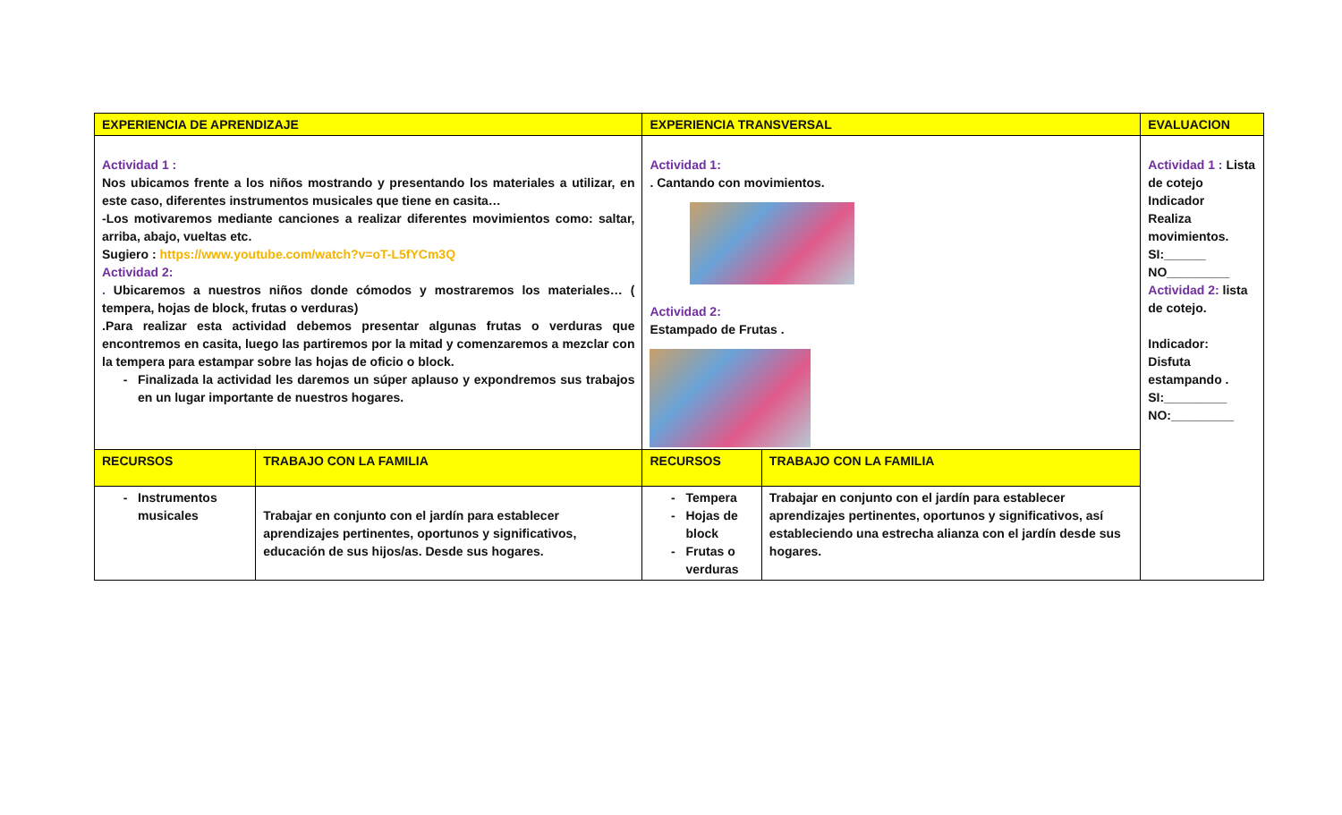| EXPERIENCIA DE APRENDIZAJE | | EXPERIENCIA TRANSVERSAL | | EVALUACION |
| --- | --- | --- | --- | --- |
| Actividad 1 : Nos ubicamos frente a los niños mostrando y presentando los materiales a utilizar, en este caso, diferentes instrumentos musicales que tiene en casita… -Los motivaremos mediante canciones a realizar diferentes movimientos como: saltar, arriba, abajo, vueltas etc. Sugiero : https://www.youtube.com/watch?v=oT-L5fYCm3Q Actividad 2: . Ubicaremos a nuestros niños donde cómodos y mostraremos los materiales… ( tempera, hojas de block, frutas o verduras) .Para realizar esta actividad debemos presentar algunas frutas o verduras que encontremos en casita, luego las partiremos por la mitad y comenzaremos a mezclar con la tempera para estampar sobre las hojas de oficio o block. Finalizada la actividad les daremos un súper aplauso y expondremos sus trabajos en un lugar importante de nuestros hogares. | | Actividad 1: . Cantando con movimientos. Actividad 2: Estampado de Frutas . | | Actividad 1 : Lista de cotejo Indicador Realiza movimientos. SI:______ NO_________ Actividad 2: lista de cotejo. Indicador: Disfuta estampando . SI:_________ NO:_________ |
| RECURSOS | TRABAJO CON LA FAMILIA | RECURSOS | TRABAJO CON LA FAMILIA | |
| Instrumentos musicales | Trabajar en conjunto con el jardín para establecer aprendizajes pertinentes, oportunos y significativos, educación de sus hijos/as. Desde sus hogares. | Tempera Hojas de block Frutas o verduras | Trabajar en conjunto con el jardín para establecer aprendizajes pertinentes, oportunos y significativos, así estableciendo una estrecha alianza con el jardín desde sus hogares. | |